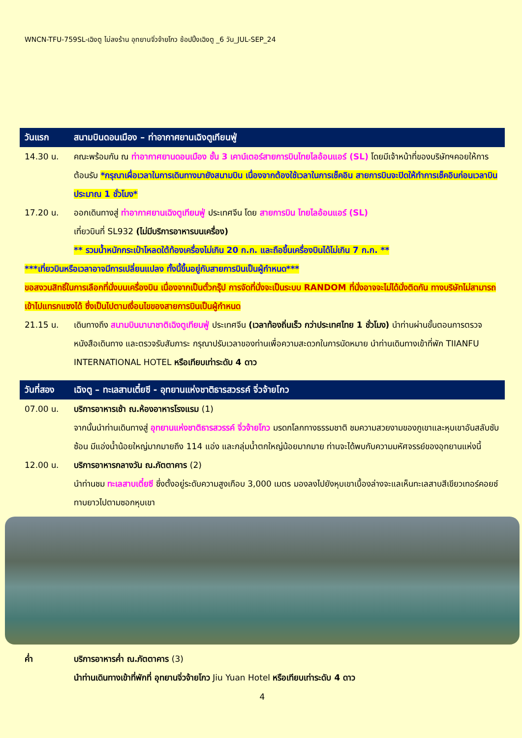WNCN-TFU-759SL-เฉิงตู ไม่ลงร้าน อุทยานจิ่วจ้ายโกว ช้อปปิ้งเฉิงตู _6 วัน_JUL-SEP_24
วันแรก สนามบินดอนเมือง – ท่าอากาศยานเฉิงตูเทียนฟู่
14.30 น. คณะพร้อมกัน ณ ท่าอากาศยานดอนเมือง ชั้น 3 เคาน์เตอร์สายการบินไทยไลอ้อนแอร์ (SL) โดยมีเจ้าหน้าที่ของบริษัทฯคอยให้การต้อนรับ *กรุณาเผื่อเวลาในการเดินทางมายังสนามบิน เนื่องจากต้องใช้เวลาในการเช็คอิน สายการบินจะปิดให้ทำการเช็คอินก่อนเวลาบินประมาณ 1 ชั่วโมง*
17.20 น. ออกเดินทางสู่ ท่าอากาศยานเฉิงตูเทียนฟู่ ประเทศจีน โดย สายการบิน ไทยไลอ้อนแอร์ (SL)
เที่ยวบินที่ SL932 (ไม่มีบริการอาหารบนเครื่อง)
** รวมน้ำหนักกระเป๋าโหลดใต้ท้องเครื่องไม่เกิน 20 ก.ก. และถือขึ้นเครื่องบินได้ไม่เกิน 7 ก.ก. **
***เที่ยวบินหรือเวลาอาจมีการเปลี่ยนแปลง ทั้งนี้ขึ้นอยู่กับสายการบินเป็นผู้กำหนด***
ขอสงวนสิทธิ์ในการเลือกที่นั่งบนเครื่องบิน เนื่องจากเป็นตั๋วกรุ๊ป การจัดที่นั่งจะเป็นระบบ RANDOM ที่นั่งอาจจะไม่ได้นั่งติดกัน ทางบริษัทไม่สามารถเข้าไปแทรกแซงได้ ซึ่งเป็นไปตามเงื่อนไขของสายการบินเป็นผู้กำหนด
21.15 น. เดินทางถึง สนามบินนานาชาติเฉิงตูเทียนฟู่ ประเทศจีน (เวลาท้องถิ่นเร็ว กว่าประเทศไทย 1 ชั่วโมง) นำท่านผ่านขั้นตอนการตรวจหนังสือเดินทาง และตรวจรับสัมภาระ กรุณาปรับเวลาของท่านเพื่อความสะดวกในการนัดหมาย นำท่านเดินทางเข้าที่พัก TIIANFU INTERNATIONAL HOTEL หรือเทียบเท่าระดับ 4 ดาว
วันที่สอง เฉิงตู – ทะเลสาบเตี๋ยซี - อุทยานแห่งชาติธารสวรรค์ จิ่วจ้ายโกว
07.00 น. บริการอาหารเช้า ณ.ห้องอาหารโรงแรม (1)
จากนั้นนำท่านเดินทางสู่ อุทยานแห่งชาติธารสวรรค์ จิ่วจ้ายโกว มรดกโลกทางธรรมชาติ ชมความสวยงามของภูเขาและหุบเขาอันสลับซับซ้อน มีแอ่งน้ำน้อยใหญ่มากมายถึง 114 แอ่ง และกลุ่มน้ำตกใหญ่น้อยมากมาย ท่านจะได้พบกับความมหัศจรรย์ของอุทยานแห่งนี้
12.00 น. บริการอาหารกลางวัน ณ.ภัตตาคาร (2)
นำท่านชม ทะเลสาบเตี๋ยซี ซึ่งตั้งอยู่ระดับความสูงเกือบ 3,000 เมตร มองลงไปยังหุบเขาเบื้องล่างจะแลเห็นทะเลสาบสีเขียวเทอร์คอยซ์ทาบยาวไปตามซอกหุบเขา
ค่ำ บริการอาหารค่ำ ณ.ภัตตาคาร (3)
นำท่านเดินทางเข้าที่พักที่ อุทยานจิ่วจ้ายโกว Jiu Yuan Hotel หรือเทียบเท่าระดับ 4 ดาว
4